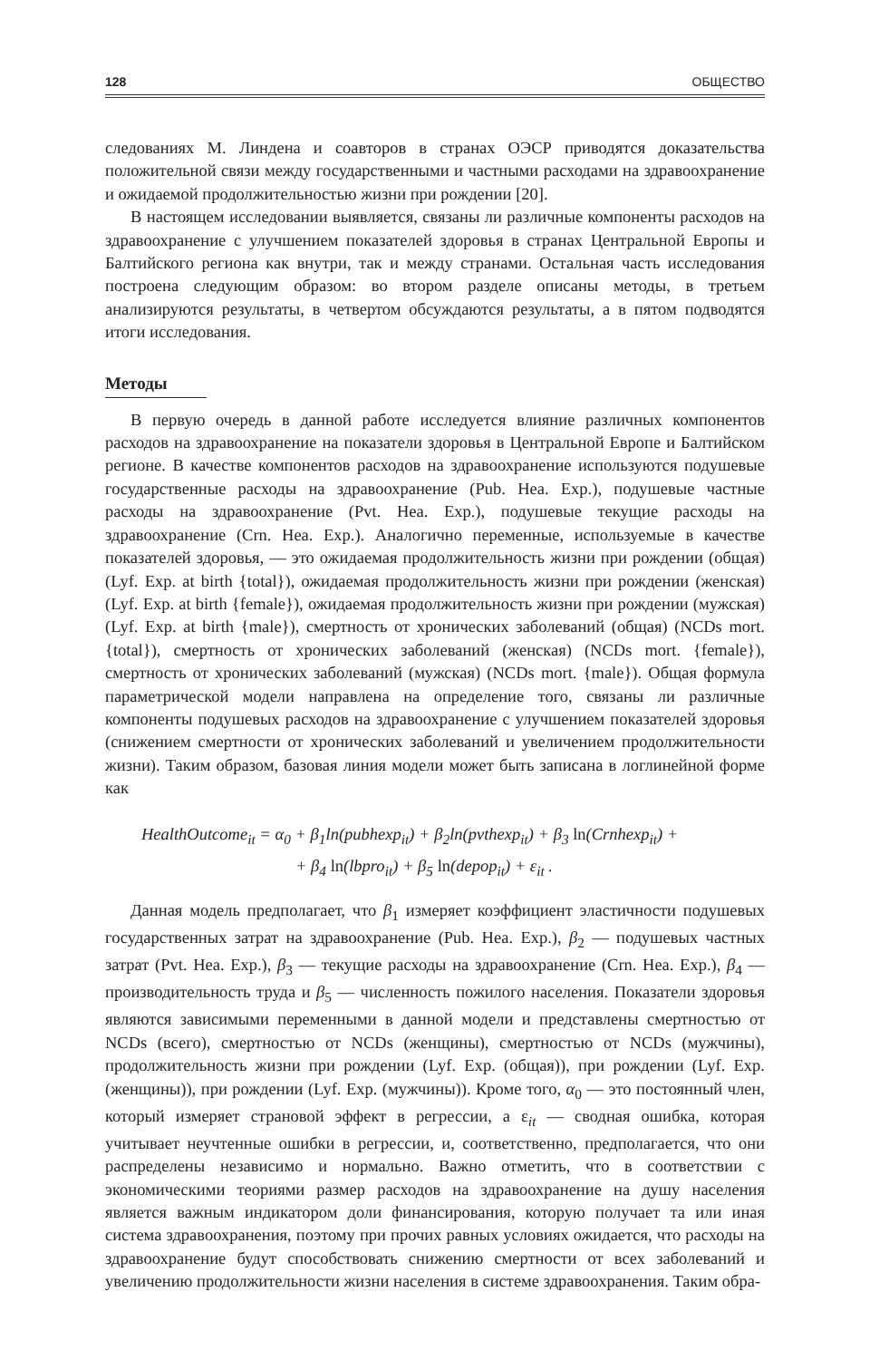128 ОБЩЕСТВО
следованиях М. Линдена и соавторов в странах ОЭСР приводятся доказательства положительной связи между государственными и частными расходами на здравоохранение и ожидаемой продолжительностью жизни при рождении [20].
В настоящем исследовании выявляется, связаны ли различные компоненты расходов на здравоохранение с улучшением показателей здоровья в странах Центральной Европы и Балтийского региона как внутри, так и между странами. Остальная часть исследования построена следующим образом: во втором разделе описаны методы, в третьем анализируются результаты, в четвертом обсуждаются результаты, а в пятом подводятся итоги исследования.
Методы
В первую очередь в данной работе исследуется влияние различных компонентов расходов на здравоохранение на показатели здоровья в Центральной Европе и Балтийском регионе. В качестве компонентов расходов на здравоохранение используются подушевые государственные расходы на здравоохранение (Pub. Hea. Exp.), подушевые частные расходы на здравоохранение (Pvt. Hea. Exp.), подушевые текущие расходы на здравоохранение (Crn. Hea. Exp.). Аналогично переменные, используемые в качестве показателей здоровья, — это ожидаемая продолжительность жизни при рождении (общая) (Lyf. Exp. at birth {total}), ожидаемая продолжительность жизни при рождении (женская) (Lyf. Exp. at birth {female}), ожидаемая продолжительность жизни при рождении (мужская) (Lyf. Exp. at birth {male}), смертность от хронических заболеваний (общая) (NCDs mort. {total}), смертность от хронических заболеваний (женская) (NCDs mort. {female}), смертность от хронических заболеваний (мужская) (NCDs mort. {male}). Общая формула параметрической модели направлена на определение того, связаны ли различные компоненты подушевых расходов на здравоохранение с улучшением показателей здоровья (снижением смертности от хронических заболеваний и увеличением продолжительности жизни). Таким образом, базовая линия модели может быть записана в логлинейной форме как
HealthOutcome<sub>it</sub> = α<sub>0</sub> + β<sub>1</sub>ln(pubhexp<sub>it</sub>) + β<sub>2</sub>ln(pvthexp<sub>it</sub>) + β<sub>3</sub> ln(Crnhexp<sub>it</sub>) +
+ β<sub>4</sub> ln(lbpro<sub>it</sub>) + β<sub>5</sub> ln(depop<sub>it</sub>) + ε<sub>it</sub> .
Данная модель предполагает, что β<sub>1</sub> измеряет коэффициент эластичности подушевых государственных затрат на здравоохранение (Pub. Hea. Exp.), β<sub>2</sub> — подушевых частных затрат (Pvt. Hea. Exp.), β<sub>3</sub> — текущие расходы на здравоохранение (Crn. Hea. Exp.), β<sub>4</sub> — производительность труда и β<sub>5</sub> — численность пожилого населения. Показатели здоровья являются зависимыми переменными в данной модели и представлены смертностью от NCDs (всего), смертностью от NCDs (женщины), смертностью от NCDs (мужчины), продолжительность жизни при рождении (Lyf. Exp. (общая)), при рождении (Lyf. Exp. (женщины)), при рождении (Lyf. Exp. (мужчины)). Кроме того, α<sub>0</sub> — это постоянный член, который измеряет страновой эффект в регрессии, а ε<sub>it</sub> — сводная ошибка, которая учитывает неучтенные ошибки в регрессии, и, соответственно, предполагается, что они распределены независимо и нормально. Важно отметить, что в соответствии с экономическими теориями размер расходов на здравоохранение на душу населения является важным индикатором доли финансирования, которую получает та или иная система здравоохранения, поэтому при прочих равных условиях ожидается, что расходы на здравоохранение будут способствовать снижению смертности от всех заболеваний и увеличению продолжительности жизни населения в системе здравоохранения. Таким обра-